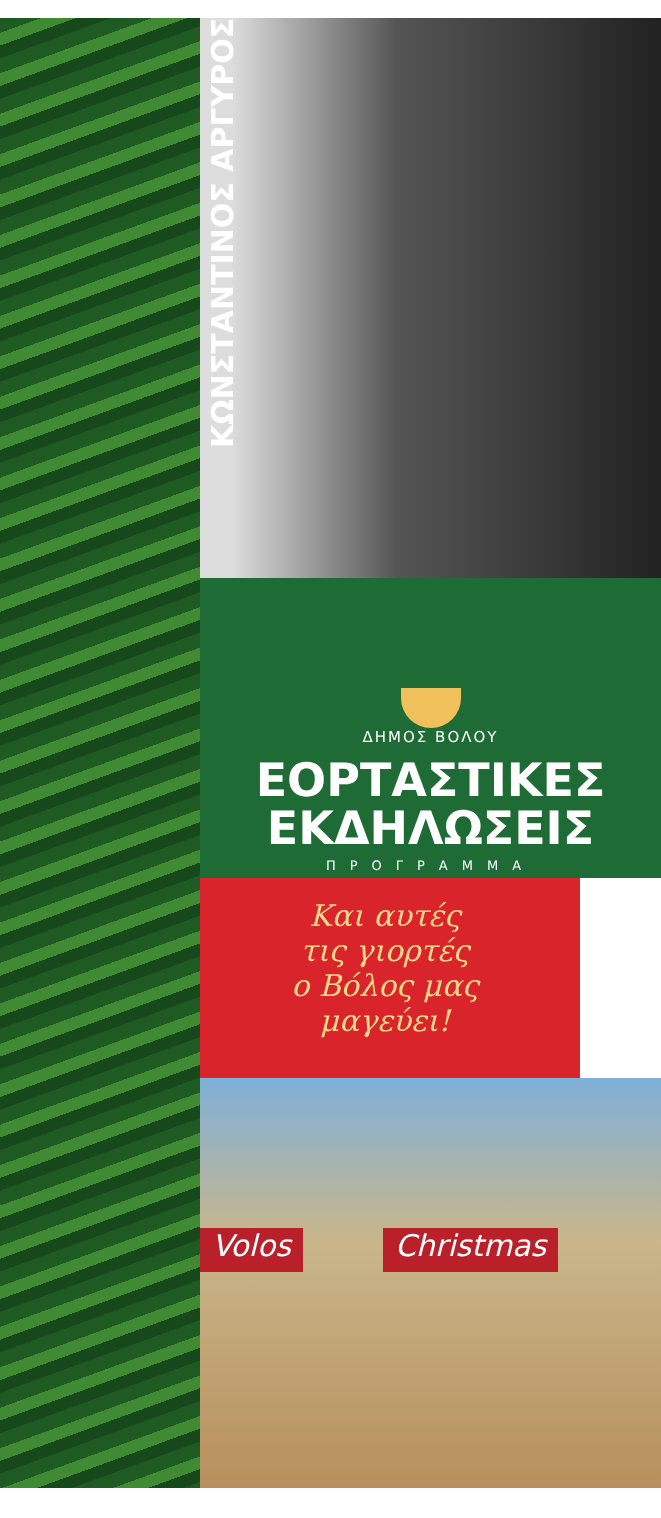ΚΩΝΣΤΑΝΤΙΝΟΣ ΑΡΓΥΡΟΣ
ΔΗΜΟΣ ΒΟΛΟΥ
ΕΟΡΤΑΣΤΙΚΕΣ
ΕΚΔΗΛΩΣΕΙΣ
ΠΡΟΓΡΑΜΜΑ
Και αυτές
τις γιορτές
ο Βόλος μας
μαγεύει!
Volos Christmas